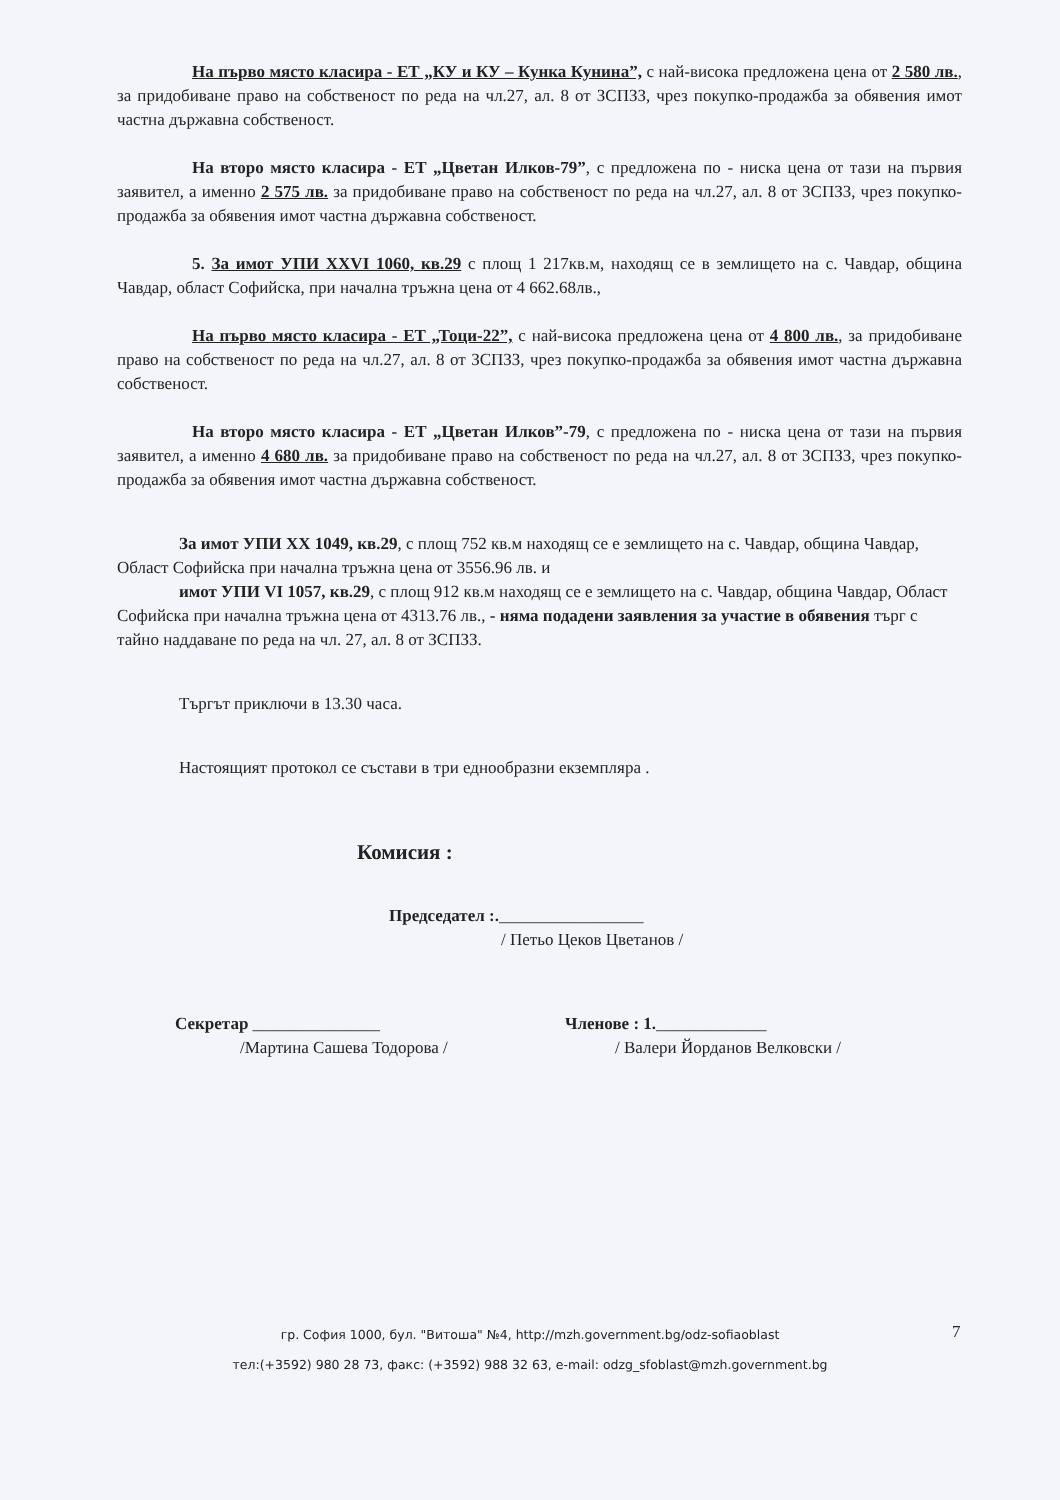На първо място класира - ЕТ „КУ и КУ – Кунка Кунина”, с най-висока предложена цена от 2 580 лв., за придобиване право на собственост по реда на чл.27, ал. 8 от ЗСПЗЗ, чрез покупко-продажба за обявения имот частна държавна собственост.
На второ място класира - ЕТ „Цветан Илков-79”, с предложена по - ниска цена от тази на първия заявител, а именно 2 575 лв. за придобиване право на собственост по реда на чл.27, ал. 8 от ЗСПЗЗ, чрез покупко-продажба за обявения имот частна държавна собственост.
5. За имот УПИ XXVI 1060, кв.29 с площ 1 217кв.м, находящ се в землището на с. Чавдар, община Чавдар, област Софийска, при начална тръжна цена от 4 662.68лв.,
На първо място класира - ЕТ „Тоци-22”, с най-висока предложена цена от 4 800 лв., за придобиване право на собственост по реда на чл.27, ал. 8 от ЗСПЗЗ, чрез покупко-продажба за обявения имот частна държавна собственост.
На второ място класира - ЕТ „Цветан Илков”-79, с предложена по - ниска цена от тази на първия заявител, а именно 4 680 лв. за придобиване право на собственост по реда на чл.27, ал. 8 от ЗСПЗЗ, чрез покупко-продажба за обявения имот частна държавна собственост.
За имот УПИ XX 1049, кв.29, с площ 752 кв.м находящ се е землището на с. Чавдар, община Чавдар, Област Софийска при начална тръжна цена от 3556.96 лв. и
имот УПИ VI 1057, кв.29, с площ 912 кв.м находящ се е землището на с. Чавдар, община Чавдар, Област Софийска при начална тръжна цена от 4313.76 лв., - няма подадени заявления за участие в обявения търг с тайно наддаване по реда на чл. 27, ал. 8 от ЗСПЗЗ.
Търгът приключи в 13.30 часа.
Настоящият протокол се състави в три еднообразни екземпляра .
Комисия :
Председател :._________________
/ Петьо Цеков Цветанов /
Секретар _______________
/Мартина Сашева Тодорова /
Членове : 1._____________
/ Валери Йорданов Велковски /
гр. София 1000, бул. "Витоша" №4, http://mzh.government.bg/odz-sofiaoblast
тел:(+3592) 980 28 73, факс: (+3592) 988 32 63, e-mail: odzg_sfoblast@mzh.government.bg
7